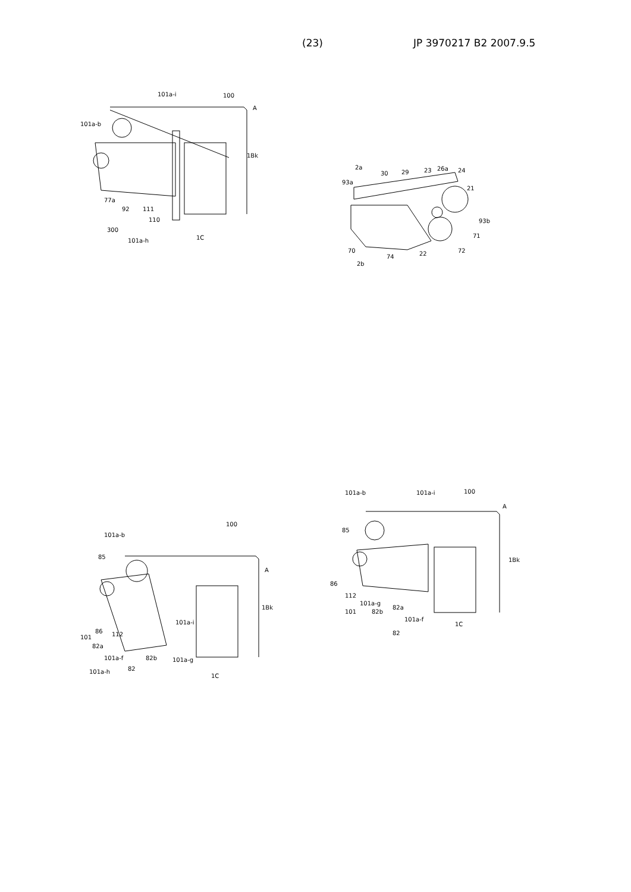(23) JP 3970217 B2 2007.9.5
101a-i
100
A
101a-b
1Bk
77a
92
111
110
300
101a-h
1C
2a
30
29
23
26a
24
93a
21
93b
71
72
70
74
22
2b
100
101a-b
85
A
1Bk
101
86
112
101a-i
82a
101a-f
82b
101a-g
101a-h
82
1C
101a-b
101a-i
100
A
85
1Bk
86
112
101a-g
101
82b
82a
101a-f
1C
82